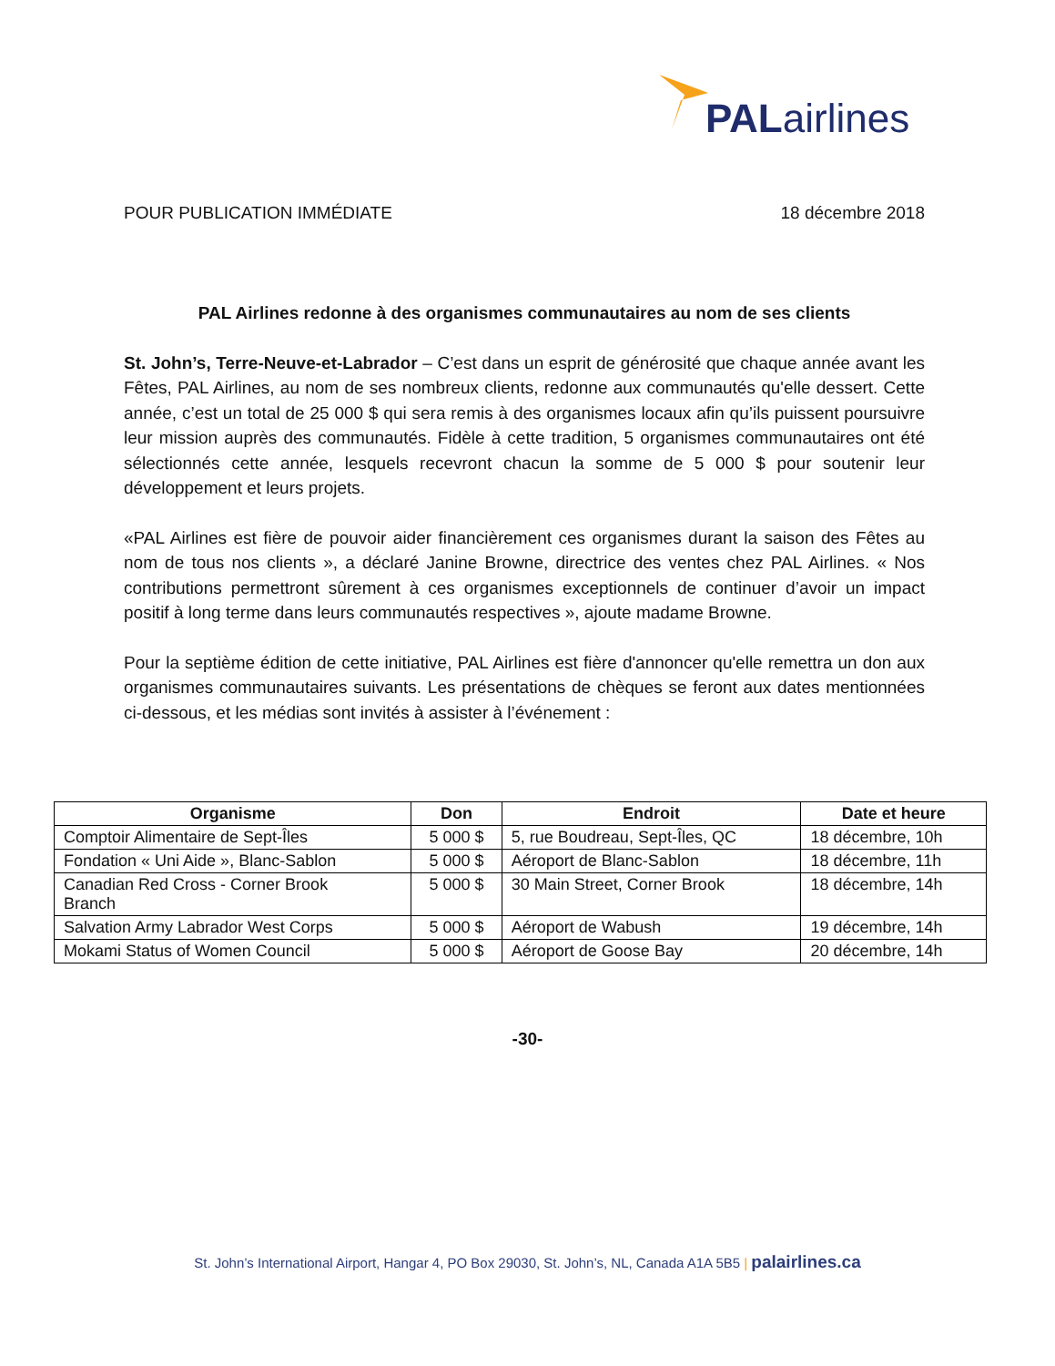PALairlines
POUR PUBLICATION IMMÉDIATE 18 décembre 2018
PAL Airlines redonne à des organismes communautaires au nom de ses clients
St. John’s, Terre-Neuve-et-Labrador – C’est dans un esprit de générosité que chaque année avant les Fêtes, PAL Airlines, au nom de ses nombreux clients, redonne aux communautés qu'elle dessert. Cette année, c’est un total de 25 000 $ qui sera remis à des organismes locaux afin qu’ils puissent poursuivre leur mission auprès des communautés. Fidèle à cette tradition, 5 organismes communautaires ont été sélectionnés cette année, lesquels recevront chacun la somme de 5 000 $ pour soutenir leur développement et leurs projets.
«PAL Airlines est fière de pouvoir aider financièrement ces organismes durant la saison des Fêtes au nom de tous nos clients », a déclaré Janine Browne, directrice des ventes chez PAL Airlines. « Nos contributions permettront sûrement à ces organismes exceptionnels de continuer d’avoir un impact positif à long terme dans leurs communautés respectives », ajoute madame Browne.
Pour la septième édition de cette initiative, PAL Airlines est fière d'annoncer qu'elle remettra un don aux organismes communautaires suivants. Les présentations de chèques se feront aux dates mentionnées ci-dessous, et les médias sont invités à assister à l’événement :
| Organisme | Don | Endroit | Date et heure |
| --- | --- | --- | --- |
| Comptoir Alimentaire de Sept-Îles | 5 000 $ | 5, rue Boudreau, Sept-Îles, QC | 18 décembre, 10h |
| Fondation « Uni Aide », Blanc-Sablon | 5 000 $ | Aéroport de Blanc-Sablon | 18 décembre, 11h |
| Canadian Red Cross - Corner Brook Branch | 5 000 $ | 30 Main Street, Corner Brook | 18 décembre, 14h |
| Salvation Army Labrador West Corps | 5 000 $ | Aéroport de Wabush | 19 décembre, 14h |
| Mokami Status of Women Council | 5 000 $ | Aéroport de Goose Bay | 20 décembre, 14h |
-30-
St. John’s International Airport, Hangar 4, PO Box 29030, St. John’s, NL, Canada A1A 5B5 | palairlines.ca